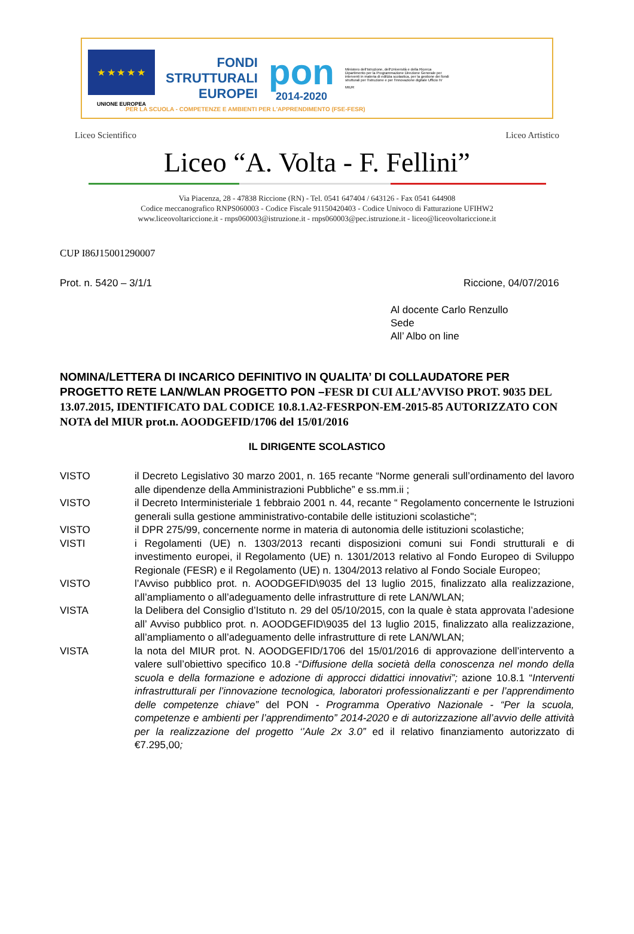★ ★ ★ ★ ★
UNIONE EUROPEA
FONDI
STRUTTURALI
EUROPEI
pon
2014-2020
Ministero dell'Istruzione, dell'Università e della Ricerca Dipartimento per la Programmazione Direzione Generale per interventi in materia di edilizia scolastica, per la gestione dei fondi strutturali per l'istruzione e per l'innovazione digitale Ufficio IV
MIUR
PER LA SCUOLA - COMPETENZE E AMBIENTI PER L'APPRENDIMENTO (FSE-FESR)
Liceo Scientifico Liceo Artistico
Liceo “A. Volta - F. Fellini”
Via Piacenza, 28 - 47838 Riccione (RN) - Tel. 0541 647404 / 643126 - Fax 0541 644908
Codice meccanografico RNPS060003 - Codice Fiscale 91150420403 - Codice Univoco di Fatturazione UFIHW2
www.liceovoltariccione.it - rnps060003@istruzione.it - rnps060003@pec.istruzione.it - liceo@liceovoltariccione.it
CUP I86J15001290007
Prot. n. 5420 – 3/1/1 Riccione, 04/07/2016
Al docente Carlo Renzullo
Sede
All’ Albo on line
NOMINA/LETTERA DI INCARICO DEFINITIVO IN QUALITA’ DI COLLAUDATORE PER PROGETTO RETE LAN/WLAN PROGETTO PON –FESR DI CUI ALL’AVVISO PROT. 9035 DEL 13.07.2015, IDENTIFICATO DAL CODICE 10.8.1.A2-FESRPON-EM-2015-85 AUTORIZZATO CON NOTA del MIUR prot.n. AOODGEFID/1706 del 15/01/2016
IL DIRIGENTE SCOLASTICO
VISTO il Decreto Legislativo 30 marzo 2001, n. 165 recante “Norme generali sull’ordinamento del lavoro alle dipendenze della Amministrazioni Pubbliche” e ss.mm.ii ;
VISTO il Decreto Interministeriale 1 febbraio 2001 n. 44, recante “ Regolamento concernente le Istruzioni generali sulla gestione amministrativo-contabile delle istituzioni scolastiche";
VISTO il DPR 275/99, concernente norme in materia di autonomia delle istituzioni scolastiche;
VISTI i Regolamenti (UE) n. 1303/2013 recanti disposizioni comuni sui Fondi strutturali e di investimento europei, il Regolamento (UE) n. 1301/2013 relativo al Fondo Europeo di Sviluppo Regionale (FESR) e il Regolamento (UE) n. 1304/2013 relativo al Fondo Sociale Europeo;
VISTO l’Avviso pubblico prot. n. AOODGEFID\9035 del 13 luglio 2015, finalizzato alla realizzazione, all’ampliamento o all’adeguamento delle infrastrutture di rete LAN/WLAN;
VISTA la Delibera del Consiglio d’Istituto n. 29 del 05/10/2015, con la quale è stata approvata l’adesione all’ Avviso pubblico prot. n. AOODGEFID\9035 del 13 luglio 2015, finalizzato alla realizzazione, all’ampliamento o all’adeguamento delle infrastrutture di rete LAN/WLAN;
VISTA la nota del MIUR prot. N. AOODGEFID/1706 del 15/01/2016 di approvazione dell’intervento a valere sull’obiettivo specifico 10.8 -“Diffusione della società della conoscenza nel mondo della scuola e della formazione e adozione di approcci didattici innovativi”; azione 10.8.1 “Interventi infrastrutturali per l’innovazione tecnologica, laboratori professionalizzanti e per l’apprendimento delle competenze chiave” del PON - Programma Operativo Nazionale - “Per la scuola, competenze e ambienti per l’apprendimento” 2014-2020 e di autorizzazione all’avvio delle attività per la realizzazione del progetto ‘’Aule 2x 3.0” ed il relativo finanziamento autorizzato di €7.295,00;